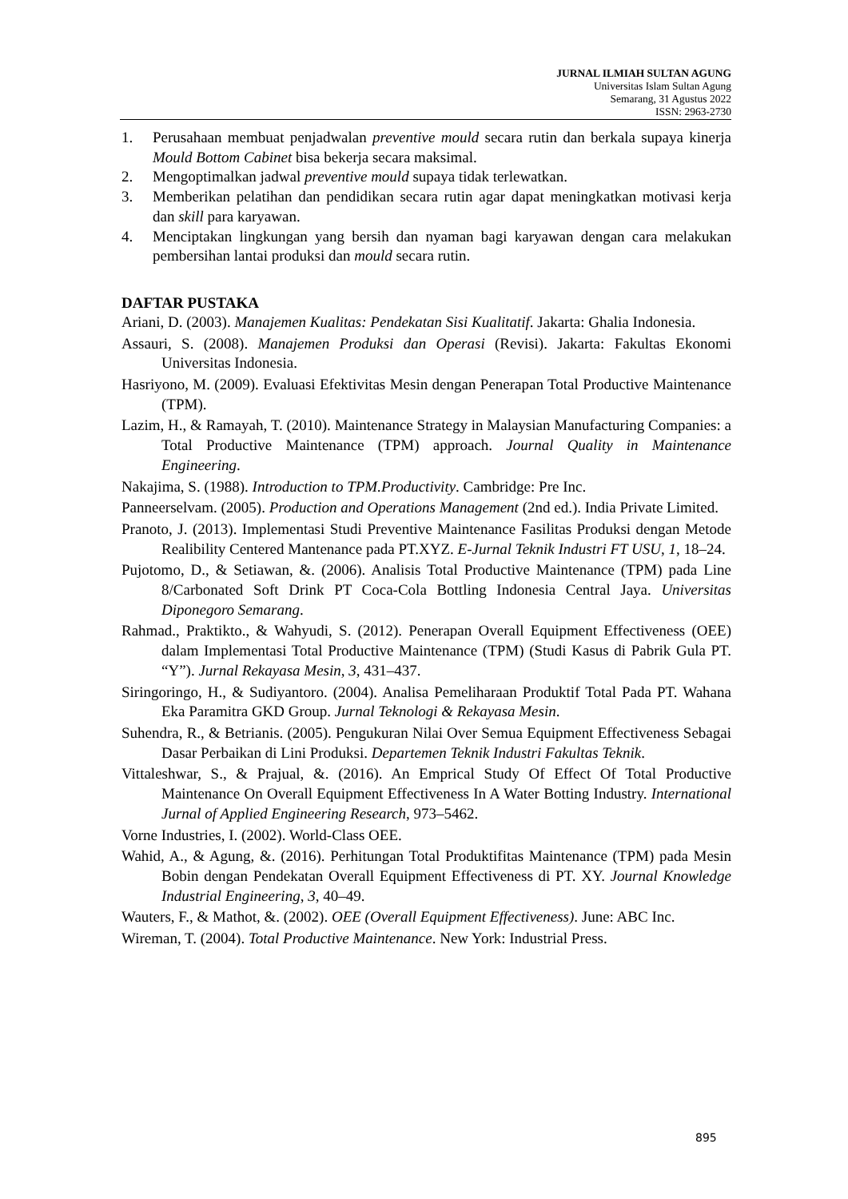JURNAL ILMIAH SULTAN AGUNG
Universitas Islam Sultan Agung
Semarang, 31 Agustus 2022
ISSN: 2963-2730
1. Perusahaan membuat penjadwalan preventive mould secara rutin dan berkala supaya kinerja Mould Bottom Cabinet bisa bekerja secara maksimal.
2. Mengoptimalkan jadwal preventive mould supaya tidak terlewatkan.
3. Memberikan pelatihan dan pendidikan secara rutin agar dapat meningkatkan motivasi kerja dan skill para karyawan.
4. Menciptakan lingkungan yang bersih dan nyaman bagi karyawan dengan cara melakukan pembersihan lantai produksi dan mould secara rutin.
DAFTAR PUSTAKA
Ariani, D. (2003). Manajemen Kualitas: Pendekatan Sisi Kualitatif. Jakarta: Ghalia Indonesia.
Assauri, S. (2008). Manajemen Produksi dan Operasi (Revisi). Jakarta: Fakultas Ekonomi Universitas Indonesia.
Hasriyono, M. (2009). Evaluasi Efektivitas Mesin dengan Penerapan Total Productive Maintenance (TPM).
Lazim, H., & Ramayah, T. (2010). Maintenance Strategy in Malaysian Manufacturing Companies: a Total Productive Maintenance (TPM) approach. Journal Quality in Maintenance Engineering.
Nakajima, S. (1988). Introduction to TPM.Productivity. Cambridge: Pre Inc.
Panneerselvam. (2005). Production and Operations Management (2nd ed.). India Private Limited.
Pranoto, J. (2013). Implementasi Studi Preventive Maintenance Fasilitas Produksi dengan Metode Realibility Centered Mantenance pada PT.XYZ. E-Jurnal Teknik Industri FT USU, 1, 18–24.
Pujotomo, D., & Setiawan, &. (2006). Analisis Total Productive Maintenance (TPM) pada Line 8/Carbonated Soft Drink PT Coca-Cola Bottling Indonesia Central Jaya. Universitas Diponegoro Semarang.
Rahmad., Praktikto., & Wahyudi, S. (2012). Penerapan Overall Equipment Effectiveness (OEE) dalam Implementasi Total Productive Maintenance (TPM) (Studi Kasus di Pabrik Gula PT. “Y”). Jurnal Rekayasa Mesin, 3, 431–437.
Siringoringo, H., & Sudiyantoro. (2004). Analisa Pemeliharaan Produktif Total Pada PT. Wahana Eka Paramitra GKD Group. Jurnal Teknologi & Rekayasa Mesin.
Suhendra, R., & Betrianis. (2005). Pengukuran Nilai Over Semua Equipment Effectiveness Sebagai Dasar Perbaikan di Lini Produksi. Departemen Teknik Industri Fakultas Teknik.
Vittaleshwar, S., & Prajual, &. (2016). An Emprical Study Of Effect Of Total Productive Maintenance On Overall Equipment Effectiveness In A Water Botting Industry. International Jurnal of Applied Engineering Research, 973–5462.
Vorne Industries, I. (2002). World-Class OEE.
Wahid, A., & Agung, &. (2016). Perhitungan Total Produktifitas Maintenance (TPM) pada Mesin Bobin dengan Pendekatan Overall Equipment Effectiveness di PT. XY. Journal Knowledge Industrial Engineering, 3, 40–49.
Wauters, F., & Mathot, &. (2002). OEE (Overall Equipment Effectiveness). June: ABC Inc.
Wireman, T. (2004). Total Productive Maintenance. New York: Industrial Press.
895